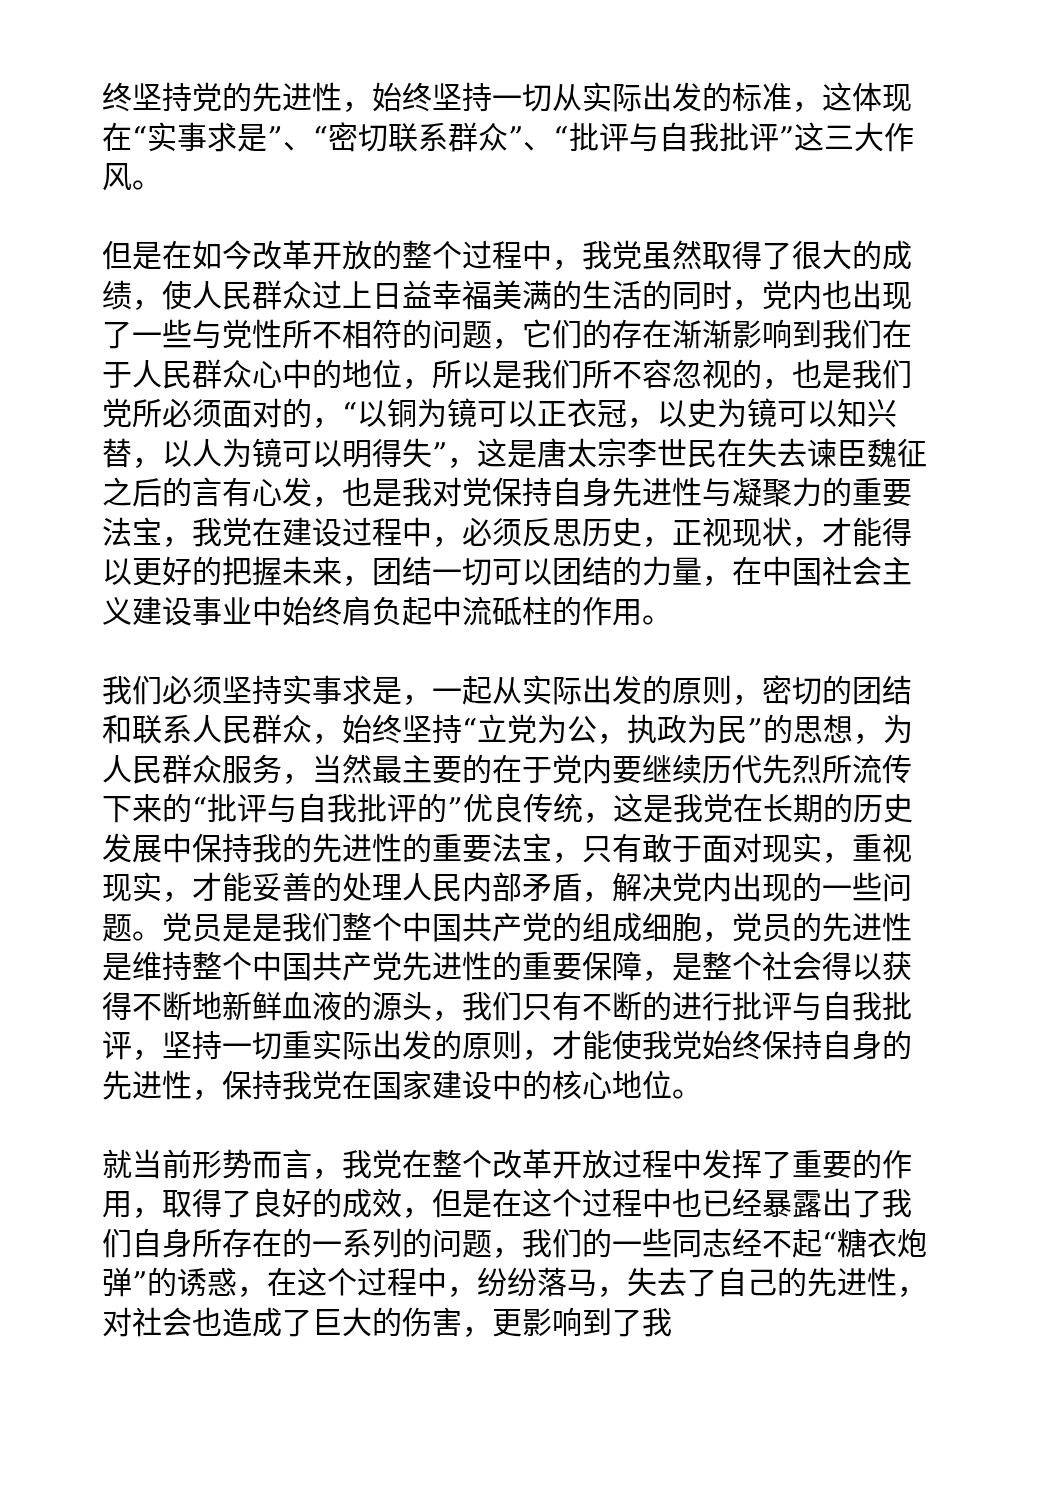终坚持党的先进性，始终坚持一切从实际出发的标准，这体现在“实事求是”、“密切联系群众”、“批评与自我批评”这三大作风。
但是在如今改革开放的整个过程中，我党虽然取得了很大的成绩，使人民群众过上日益幸福美满的生活的同时，党内也出现了一些与党性所不相符的问题，它们的存在渐渐影响到我们在于人民群众心中的地位，所以是我们所不容忽视的，也是我们党所必须面对的，“以铜为镜可以正衣冠，以史为镜可以知兴替，以人为镜可以明得失”，这是唐太宗李世民在失去谏臣魏征之后的言有心发，也是我对党保持自身先进性与凝聚力的重要法宝，我党在建设过程中，必须反思历史，正视现状，才能得以更好的把握未来，团结一切可以团结的力量，在中国社会主义建设事业中始终肩负起中流砥柱的作用。
我们必须坚持实事求是，一起从实际出发的原则，密切的团结和联系人民群众，始终坚持“立党为公，执政为民”的思想，为人民群众服务，当然最主要的在于党内要继续历代先烈所流传下来的“批评与自我批评的”优良传统，这是我党在长期的历史发展中保持我的先进性的重要法宝，只有敢于面对现实，重视现实，才能妥善的处理人民内部矛盾，解决党内出现的一些问题。党员是是我们整个中国共产党的组成细胞，党员的先进性是维持整个中国共产党先进性的重要保障，是整个社会得以获得不断地新鲜血液的源头，我们只有不断的进行批评与自我批评，坚持一切重实际出发的原则，才能使我党始终保持自身的先进性，保持我党在国家建设中的核心地位。
就当前形势而言，我党在整个改革开放过程中发挥了重要的作用，取得了良好的成效，但是在这个过程中也已经暴露出了我们自身所存在的一系列的问题，我们的一些同志经不起“糖衣炮弹”的诱惑，在这个过程中，纷纷落马，失去了自己的先进性，对社会也造成了巨大的伤害，更影响到了我